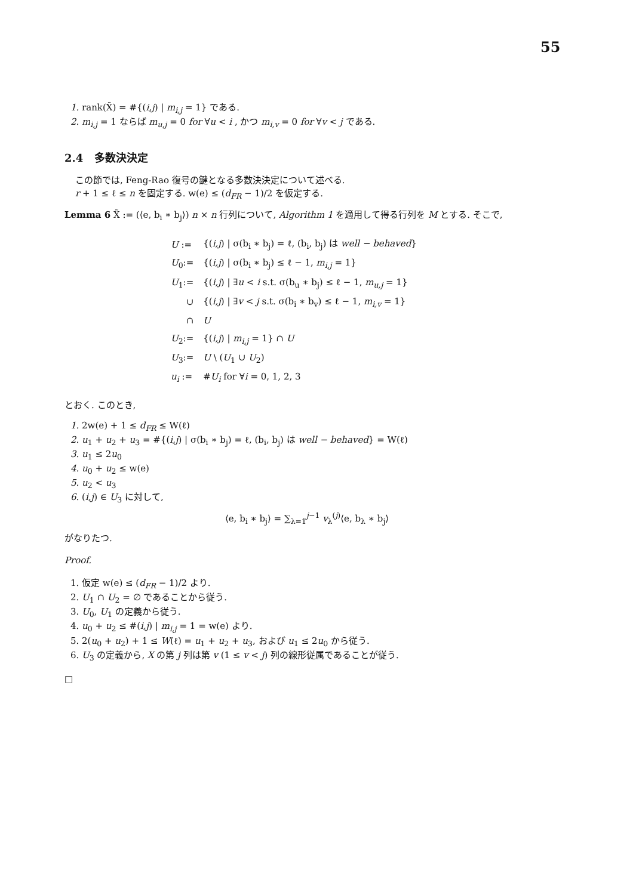55
1. rank(X̃) = #{(i,j) | m<sub>i,j</sub> = 1} である.
2. m<sub>i,j</sub> = 1 ならば m<sub>u,j</sub> = 0 for ∀u < i , かつ m<sub>i,v</sub> = 0 for ∀v < j である.
2.4 多数決決定
この節では, Feng-Rao 復号の鍵となる多数決決定について述べる.
r + 1 ≤ ℓ ≤ n を固定する. w(e) ≤ (d<sub>FR</sub> − 1)/2 を仮定する.
Lemma 6 X̃ := (⟨e, b<sub>i</sub> ∗ b<sub>j</sub>⟩) n × n 行列について, Algorithm 1 を適用して得る行列を M とする. そこで,
| U := | {( i,j ) / σ(b<sub>i</sub> ∗ b<sub>j</sub>) = ℓ, (b<sub>i</sub>, b<sub>j</sub>) は well − behaved } |
| U<sub>0</sub>:= | {( i,j ) / σ(b<sub>i</sub> ∗ b<sub>j</sub>) ≤ ℓ − 1, m<sub>i,j</sub> = 1} |
| U<sub>1</sub>:= | {( i,j ) / ∃ u < i s.t. σ(b<sub>u</sub> ∗ b<sub>j</sub>) ≤ ℓ − 1, m<sub>u,j</sub> = 1} |
| ∪ | {( i,j ) / ∃ v < j s.t. σ(b<sub>i</sub> ∗ b<sub>v</sub>) ≤ ℓ − 1, m<sub>i,v</sub> = 1} |
| ∩ | U |
| U<sub>2</sub>:= | {( i,j ) / m<sub>i,j</sub> = 1} ∩ U |
| U<sub>3</sub>:= | U \ ( U<sub>1</sub> ∪ U<sub>2</sub>) |
| u<sub>i</sub> := | # U<sub>i</sub> for ∀ i = 0, 1, 2, 3 |
とおく. このとき,
1. 2w(e) + 1 ≤ d<sub>FR</sub> ≤ W(ℓ)
2. u<sub>1</sub> + u<sub>2</sub> + u<sub>3</sub> = #{(i,j) | σ(b<sub>i</sub> ∗ b<sub>j</sub>) = ℓ, (b<sub>i</sub>, b<sub>j</sub>) は well − behaved} = W(ℓ)
3. u<sub>1</sub> ≤ 2u<sub>0</sub>
4. u<sub>0</sub> + u<sub>2</sub> ≤ w(e)
5. u<sub>2</sub> < u<sub>3</sub>
6. (i,j) ∈ U<sub>3</sub> に対して,
⟨e, b<sub>i</sub> ∗ b<sub>j</sub>⟩ = ∑<sub>λ=1</sub><sup>j−1</sup> v<sub>λ</sub><sup>(j)</sup>⟨e, b<sub>λ</sub> ∗ b<sub>j</sub>⟩
がなりたつ.
Proof.
1. 仮定 w(e) ≤ (d<sub>FR</sub> − 1)/2 より.
2. U<sub>1</sub> ∩ U<sub>2</sub> = ∅ であることから従う.
3. U<sub>0</sub>, U<sub>1</sub> の定義から従う.
4. u<sub>0</sub> + u<sub>2</sub> ≤ #(i,j) | m<sub>i,j</sub> = 1 = w(e) より.
5. 2(u<sub>0</sub> + u<sub>2</sub>) + 1 ≤ W(ℓ) = u<sub>1</sub> + u<sub>2</sub> + u<sub>3</sub>, および u<sub>1</sub> ≤ 2u<sub>0</sub> から従う.
6. U<sub>3</sub> の定義から, X の第 j 列は第 v (1 ≤ v < j) 列の線形従属であることが従う.
□